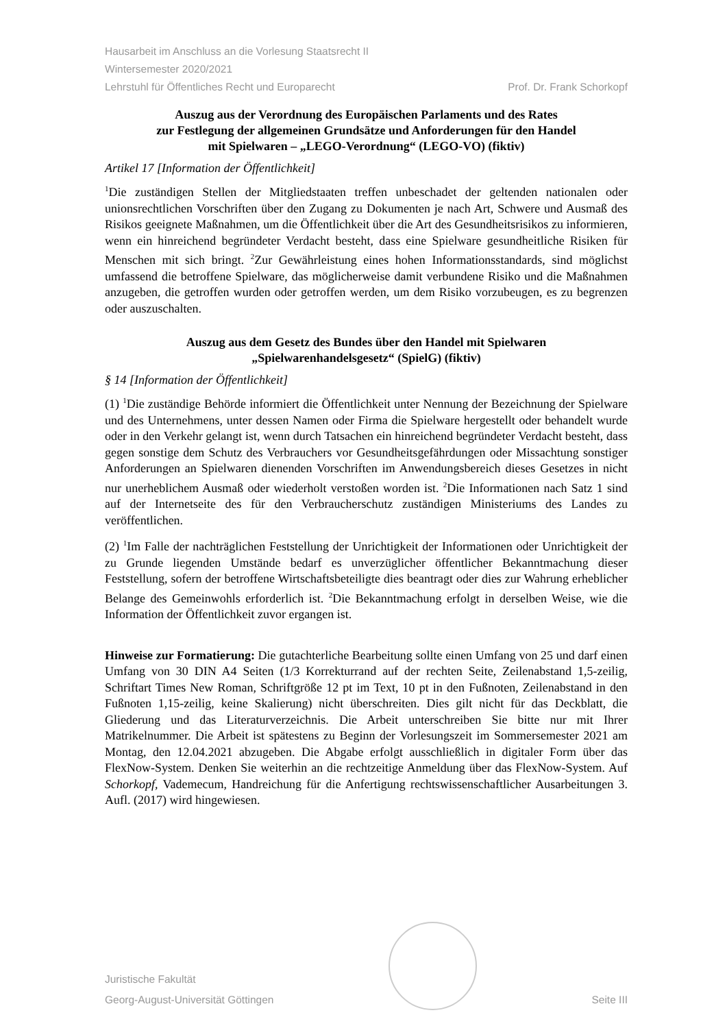Hausarbeit im Anschluss an die Vorlesung Staatsrecht II
Wintersemester 2020/2021
Lehrstuhl für Öffentliches Recht und Europarecht Prof. Dr. Frank Schorkopf
Auszug aus der Verordnung des Europäischen Parlaments und des Rates
zur Festlegung der allgemeinen Grundsätze und Anforderungen für den Handel
mit Spielwaren – „LEGO-Verordnung“ (LEGO-VO) (fiktiv)
Artikel 17 [Information der Öffentlichkeit]
<sup>1</sup> Die zuständigen Stellen der Mitgliedstaaten treffen unbeschadet der geltenden nationalen oder unionsrechtlichen Vorschriften über den Zugang zu Dokumenten je nach Art, Schwere und Ausmaß des Risikos geeignete Maßnahmen, um die Öffentlichkeit über die Art des Gesundheitsrisikos zu informieren, wenn ein hinreichend begründeter Verdacht besteht, dass eine Spielware gesundheitliche Risiken für Menschen mit sich bringt. <sup>2</sup>Zur Gewährleistung eines hohen Informationsstandards, sind möglichst umfassend die betroffene Spielware, das möglicherweise damit verbundene Risiko und die Maßnahmen anzugeben, die getroffen wurden oder getroffen werden, um dem Risiko vorzubeugen, es zu begrenzen oder auszuschalten.
Auszug aus dem Gesetz des Bundes über den Handel mit Spielwaren
„Spielwarenhandelsgesetz“ (SpielG) (fiktiv)
§ 14 [Information der Öffentlichkeit]
(1) <sup>1</sup>Die zuständige Behörde informiert die Öffentlichkeit unter Nennung der Bezeichnung der Spielware und des Unternehmens, unter dessen Namen oder Firma die Spielware hergestellt oder behandelt wurde oder in den Verkehr gelangt ist, wenn durch Tatsachen ein hinreichend begründeter Verdacht besteht, dass gegen sonstige dem Schutz des Verbrauchers vor Gesundheitsgefährdungen oder Missachtung sonstiger Anforderungen an Spielwaren dienenden Vorschriften im Anwendungsbereich dieses Gesetzes in nicht nur unerheblichem Ausmaß oder wiederholt verstoßen worden ist. <sup>2</sup>Die Informationen nach Satz 1 sind auf der Internetseite des für den Verbraucherschutz zuständigen Ministeriums des Landes zu veröffentlichen.
(2) <sup>1</sup>Im Falle der nachträglichen Feststellung der Unrichtigkeit der Informationen oder Unrichtigkeit der zu Grunde liegenden Umstände bedarf es unverzüglicher öffentlicher Bekanntmachung dieser Feststellung, sofern der betroffene Wirtschaftsbeteiligte dies beantragt oder dies zur Wahrung erheblicher Belange des Gemeinwohls erforderlich ist. <sup>2</sup>Die Bekanntmachung erfolgt in derselben Weise, wie die Information der Öffentlichkeit zuvor ergangen ist.
Hinweise zur Formatierung: Die gutachterliche Bearbeitung sollte einen Umfang von 25 und darf einen Umfang von 30 DIN A4 Seiten (1/3 Korrekturrand auf der rechten Seite, Zeilenabstand 1,5-zeilig, Schriftart Times New Roman, Schriftgröße 12 pt im Text, 10 pt in den Fußnoten, Zeilenabstand in den Fußnoten 1,15-zeilig, keine Skalierung) nicht überschreiten. Dies gilt nicht für das Deckblatt, die Gliederung und das Literaturverzeichnis. Die Arbeit unterschreiben Sie bitte nur mit Ihrer Matrikelnummer. Die Arbeit ist spätestens zu Beginn der Vorlesungszeit im Sommersemester 2021 am Montag, den 12.04.2021 abzugeben. Die Abgabe erfolgt ausschließlich in digitaler Form über das FlexNow-System. Denken Sie weiterhin an die rechtzeitige Anmeldung über das FlexNow-System. Auf Schorkopf, Vademecum, Handreichung für die Anfertigung rechtswissenschaftlicher Ausarbeitungen 3. Aufl. (2017) wird hingewiesen.
Juristische Fakultät
Georg-August-Universität Göttingen
Seite III